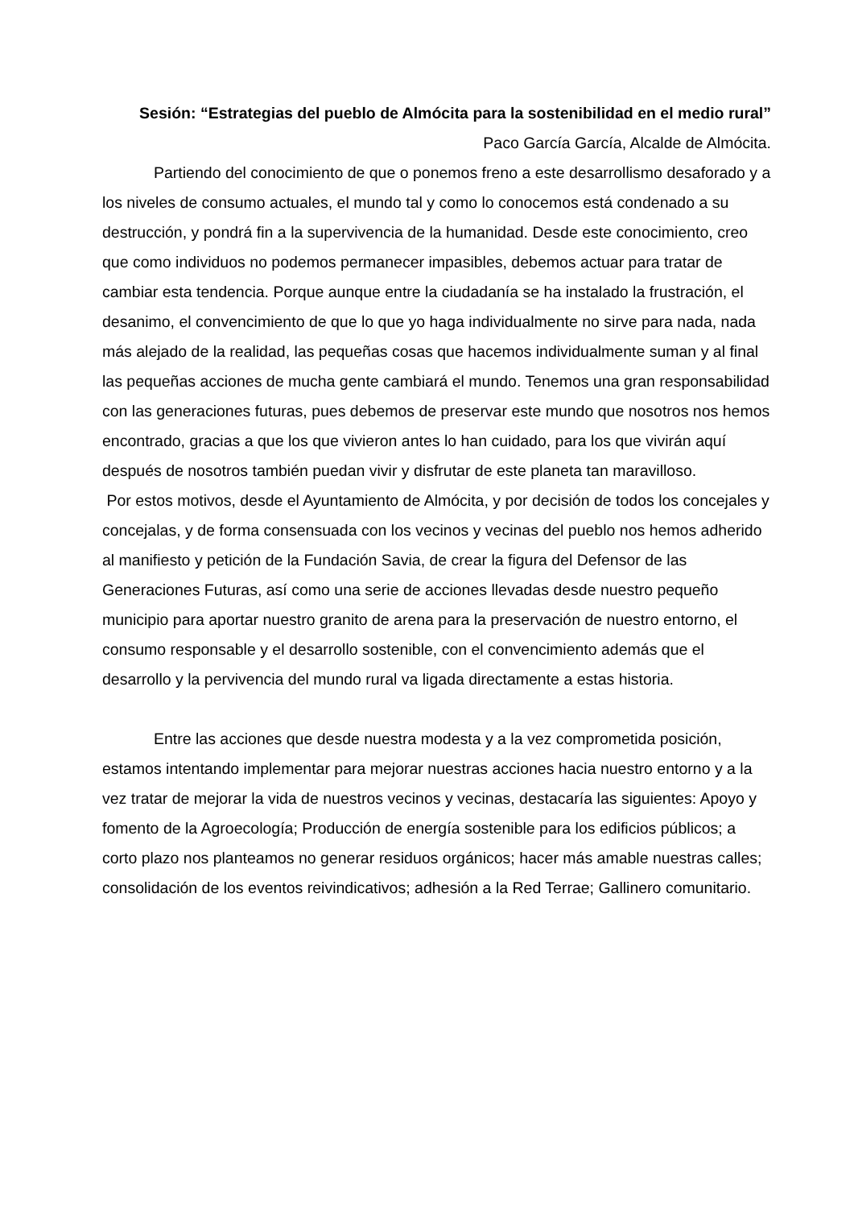Sesión: “Estrategias del pueblo de Almócita para la sostenibilidad en el medio rural”
Paco García García, Alcalde de Almócita.
Partiendo del conocimiento de que o ponemos freno a este desarrollismo desaforado y a los niveles de consumo actuales, el mundo tal y como lo conocemos está condenado a su destrucción, y pondrá fin a la supervivencia de la humanidad. Desde este conocimiento, creo que como individuos no podemos permanecer impasibles, debemos actuar para tratar de cambiar esta tendencia. Porque aunque entre la ciudadanía se ha instalado la frustración, el desanimo, el convencimiento de que lo que yo haga individualmente no sirve para nada, nada más alejado de la realidad, las pequeñas cosas que hacemos individualmente suman y al final las pequeñas acciones de mucha gente cambiará el mundo. Tenemos una gran responsabilidad con las generaciones futuras, pues debemos de preservar este mundo que nosotros nos hemos encontrado, gracias a que los que vivieron antes lo han cuidado, para los que vivirán aquí después de nosotros también puedan vivir y disfrutar de este planeta tan maravilloso.
Por estos motivos, desde el Ayuntamiento de Almócita, y por decisión de todos los concejales y concejalas, y de forma consensuada con los vecinos y vecinas del pueblo nos hemos adherido al manifiesto y petición de la Fundación Savia, de crear la figura del Defensor de las Generaciones Futuras, así como una serie de acciones llevadas desde nuestro pequeño municipio para aportar nuestro granito de arena para la preservación de nuestro entorno, el consumo responsable y el desarrollo sostenible, con el convencimiento además que el desarrollo y la pervivencia del mundo rural va ligada directamente a estas historia.
Entre las acciones que desde nuestra modesta y a la vez comprometida posición, estamos intentando implementar para mejorar nuestras acciones hacia nuestro entorno y a la vez tratar de mejorar la vida de nuestros vecinos y vecinas, destacaría las siguientes: Apoyo y fomento de la Agroecología; Producción de energía sostenible para los edificios públicos; a corto plazo nos planteamos no generar residuos orgánicos; hacer más amable nuestras calles; consolidación de los eventos reivindicativos; adhesión a la Red Terrae; Gallinero comunitario.